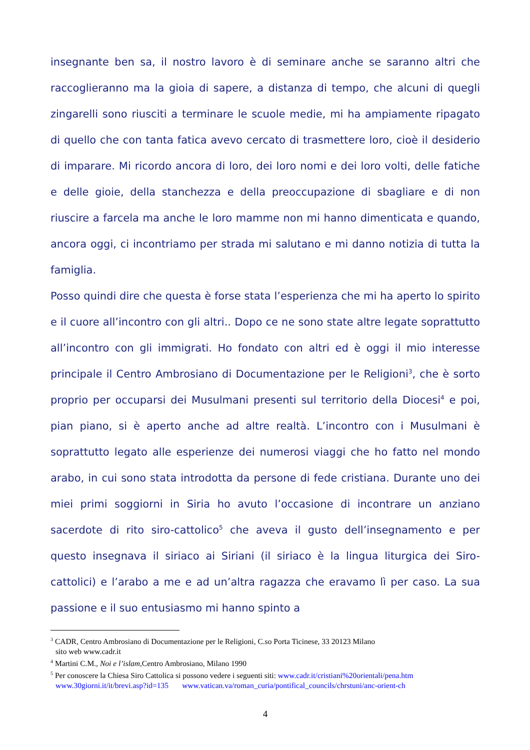insegnante ben sa, il nostro lavoro è di seminare anche se saranno altri che raccoglieranno ma la gioia di sapere, a distanza di tempo, che alcuni di quegli zingarelli sono riusciti a terminare le scuole medie, mi ha ampiamente ripagato di quello che con tanta fatica avevo cercato di trasmettere loro, cioè il desiderio di imparare. Mi ricordo ancora di loro, dei loro nomi e dei loro volti, delle fatiche e delle gioie, della stanchezza e della preoccupazione di sbagliare e di non riuscire a farcela ma anche le loro mamme non mi hanno dimenticata e quando, ancora oggi, ci incontriamo per strada mi salutano e mi danno notizia di tutta la famiglia.
Posso quindi dire che questa è forse stata l’esperienza che mi ha aperto lo spirito e il cuore all’incontro con gli altri.. Dopo ce ne sono state altre legate soprattutto all’incontro con gli immigrati. Ho fondato con altri ed è oggi il mio interesse principale il Centro Ambrosiano di Documentazione per le Religioni<sup>3</sup>, che è sorto proprio per occuparsi dei Musulmani presenti sul territorio della Diocesi<sup>4</sup> e poi, pian piano, si è aperto anche ad altre realtà. L’incontro con i Musulmani è soprattutto legato alle esperienze dei numerosi viaggi che ho fatto nel mondo arabo, in cui sono stata introdotta da persone di fede cristiana. Durante uno dei miei primi soggiorni in Siria ho avuto l’occasione di incontrare un anziano sacerdote di rito siro-cattolico<sup>5</sup> che aveva il gusto dell’insegnamento e per questo insegnava il siriaco ai Siriani (il siriaco è la lingua liturgica dei Siro-cattolici) e l’arabo a me e ad un’altra ragazza che eravamo lì per caso. La sua passione e il suo entusiasmo mi hanno spinto a
<sup>3</sup> CADR, Centro Ambrosiano di Documentazione per le Religioni, C.so Porta Ticinese, 33 20123 Milano
sito web www.cadr.it
<sup>4</sup> Martini C.M., Noi e l’islam, Centro Ambrosiano, Milano 1990
<sup>5</sup> Per conoscere la Chiesa Siro Cattolica si possono vedere i seguenti siti: www.cadr.it/cristiani%20orientali/pena.htm
www.30giorni.it/it/brevi.asp?id=135 www.vatican.va/roman_curia/pontifical_councils/chrstuni/anc-orient-ch
4